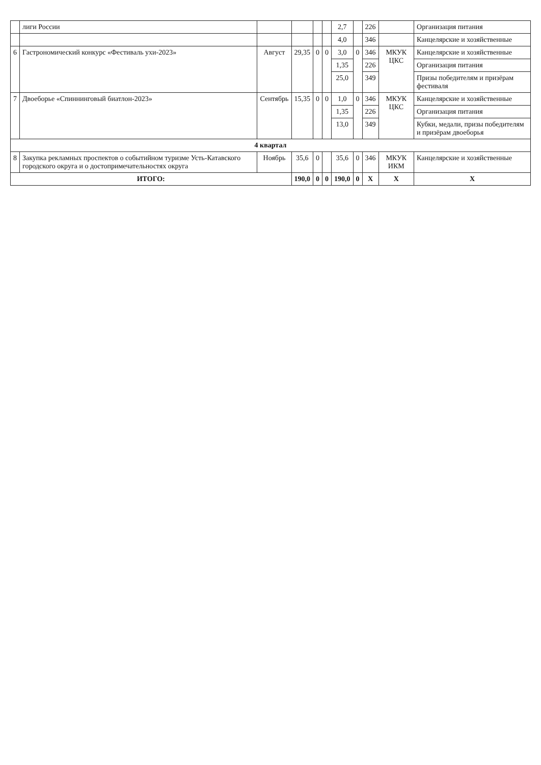| | лиги России | | | | | 2,7 | | 226 | | Организация питания |
| | | | | | | 4,0 | | 346 | | Канцелярские и хозяйственные |
| 6 | Гастрономический конкурс «Фестиваль ухи-2023» | Август | 29,35 | 0 | 0 | 3,0 | 0 | 346 | МКУК ЦКС | Канцелярские и хозяйственные |
| | | | | | | 1,35 | | 226 | | Организация питания |
| | | | | | | 25,0 | | 349 | | Призы победителям и призёрам фестиваля |
| 7 | Двоеборье «Спиннинговый биатлон-2023» | Сентябрь | 15,35 | 0 | 0 | 1,0 | 0 | 346 | МКУК ЦКС | Канцелярские и хозяйственные |
| | | | | | | 1,35 | | 226 | | Организация питания |
| | | | | | | 13,0 | | 349 | | Кубки, медали, призы победителям и призёрам двоеборья |
| 4 квартал | | | | | | | | | | |
| 8 | Закупка рекламных проспектов о событийном туризме Усть-Катавского городского округа и о достопримечательностях округа | Ноябрь | 35,6 | 0 | | 35,6 | 0 | 346 | МКУК ИКМ | Канцелярские и хозяйственные |
| ИТОГО: | | | 190,0 | 0 | 0 | 190,0 | 0 | Х | Х | Х |